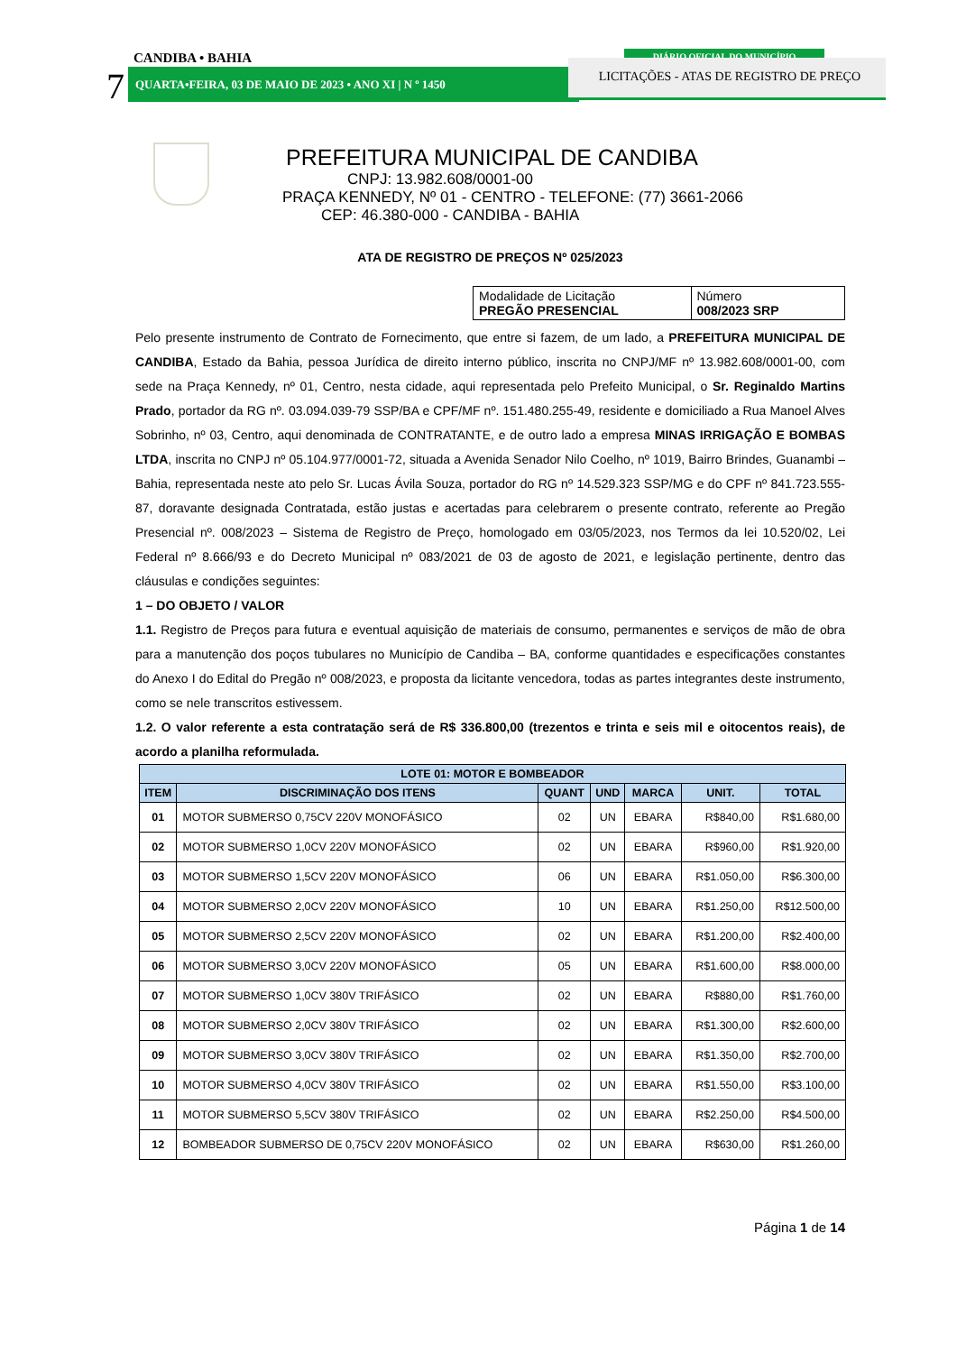CANDIBA • BAHIA
7 QUARTA•FEIRA, 03 DE MAIO DE 2023 • ANO XI | N º 1450
DIÁRIO OFICIAL DO MUNICÍPIO
LICITAÇÕES - ATAS DE REGISTRO DE PREÇO
PREFEITURA MUNICIPAL DE CANDIBA
CNPJ: 13.982.608/0001-00
PRAÇA KENNEDY, Nº 01 - CENTRO - TELEFONE: (77) 3661-2066
CEP: 46.380-000 - CANDIBA - BAHIA
ATA DE REGISTRO DE PREÇOS Nº 025/2023
| Modalidade de Licitação PREGÃO PRESENCIAL | Número 008/2023 SRP |
Pelo presente instrumento de Contrato de Fornecimento, que entre si fazem, de um lado, a PREFEITURA MUNICIPAL DE CANDIBA, Estado da Bahia, pessoa Jurídica de direito interno público, inscrita no CNPJ/MF nº 13.982.608/0001-00, com sede na Praça Kennedy, nº 01, Centro, nesta cidade, aqui representada pelo Prefeito Municipal, o Sr. Reginaldo Martins Prado, portador da RG nº. 03.094.039-79 SSP/BA e CPF/MF nº. 151.480.255-49, residente e domiciliado a Rua Manoel Alves Sobrinho, nº 03, Centro, aqui denominada de CONTRATANTE, e de outro lado a empresa MINAS IRRIGAÇÃO E BOMBAS LTDA, inscrita no CNPJ nº 05.104.977/0001-72, situada a Avenida Senador Nilo Coelho, nº 1019, Bairro Brindes, Guanambi – Bahia, representada neste ato pelo Sr. Lucas Ávila Souza, portador do RG nº 14.529.323 SSP/MG e do CPF nº 841.723.555-87, doravante designada Contratada, estão justas e acertadas para celebrarem o presente contrato, referente ao Pregão Presencial nº. 008/2023 – Sistema de Registro de Preço, homologado em 03/05/2023, nos Termos da lei 10.520/02, Lei Federal nº 8.666/93 e do Decreto Municipal nº 083/2021 de 03 de agosto de 2021, e legislação pertinente, dentro das cláusulas e condições seguintes:
1 – DO OBJETO / VALOR
1.1. Registro de Preços para futura e eventual aquisição de materiais de consumo, permanentes e serviços de mão de obra para a manutenção dos poços tubulares no Município de Candiba – BA, conforme quantidades e especificações constantes do Anexo I do Edital do Pregão nº 008/2023, e proposta da licitante vencedora, todas as partes integrantes deste instrumento, como se nele transcritos estivessem.
1.2. O valor referente a esta contratação será de R$ 336.800,00 (trezentos e trinta e seis mil e oitocentos reais), de acordo a planilha reformulada.
| LOTE 01: MOTOR E BOMBEADOR | | | | | | |
| --- | --- | --- | --- | --- | --- | --- |
| ITEM | DISCRIMINAÇÃO DOS ITENS | QUANT | UND | MARCA | UNIT. | TOTAL |
| 01 | MOTOR SUBMERSO 0,75CV 220V MONOFÁSICO | 02 | UN | EBARA | R$840,00 | R$1.680,00 |
| 02 | MOTOR SUBMERSO 1,0CV 220V MONOFÁSICO | 02 | UN | EBARA | R$960,00 | R$1.920,00 |
| 03 | MOTOR SUBMERSO 1,5CV 220V MONOFÁSICO | 06 | UN | EBARA | R$1.050,00 | R$6.300,00 |
| 04 | MOTOR SUBMERSO 2,0CV 220V MONOFÁSICO | 10 | UN | EBARA | R$1.250,00 | R$12.500,00 |
| 05 | MOTOR SUBMERSO 2,5CV 220V MONOFÁSICO | 02 | UN | EBARA | R$1.200,00 | R$2.400,00 |
| 06 | MOTOR SUBMERSO 3,0CV 220V MONOFÁSICO | 05 | UN | EBARA | R$1.600,00 | R$8.000,00 |
| 07 | MOTOR SUBMERSO 1,0CV 380V TRIFÁSICO | 02 | UN | EBARA | R$880,00 | R$1.760,00 |
| 08 | MOTOR SUBMERSO 2,0CV 380V TRIFÁSICO | 02 | UN | EBARA | R$1.300,00 | R$2.600,00 |
| 09 | MOTOR SUBMERSO 3,0CV 380V TRIFÁSICO | 02 | UN | EBARA | R$1.350,00 | R$2.700,00 |
| 10 | MOTOR SUBMERSO 4,0CV 380V TRIFÁSICO | 02 | UN | EBARA | R$1.550,00 | R$3.100,00 |
| 11 | MOTOR SUBMERSO 5,5CV 380V TRIFÁSICO | 02 | UN | EBARA | R$2.250,00 | R$4.500,00 |
| 12 | BOMBEADOR SUBMERSO DE 0,75CV 220V MONOFÁSICO | 02 | UN | EBARA | R$630,00 | R$1.260,00 |
Página 1 de 14